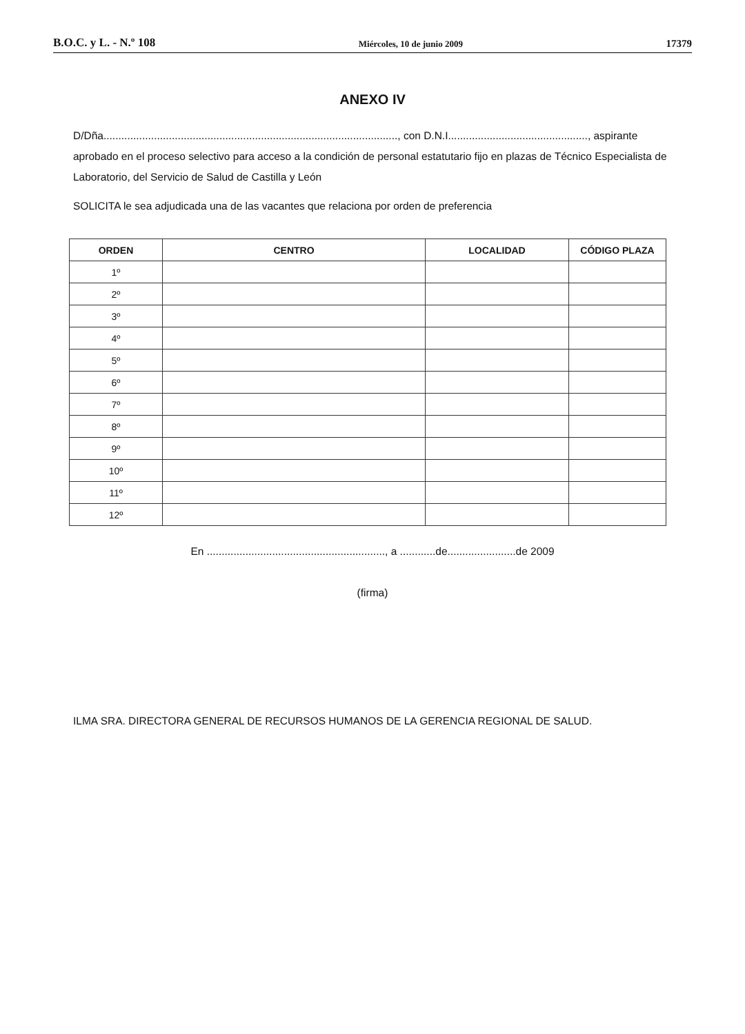B.O.C. y L. - N.º 108 Miércoles, 10 de junio 2009 17379
ANEXO IV
D/Dña..................................................................................................., con D.N.I..............................................., aspirante aprobado en el proceso selectivo para acceso a la condición de personal estatutario fijo en plazas de Técnico Especialista de Laboratorio, del Servicio de Salud de Castilla y León
SOLICITA le sea adjudicada una de las vacantes que relaciona por orden de preferencia
| ORDEN | CENTRO | LOCALIDAD | CÓDIGO PLAZA |
| --- | --- | --- | --- |
| 1º | | | |
| 2º | | | |
| 3º | | | |
| 4º | | | |
| 5º | | | |
| 6º | | | |
| 7º | | | |
| 8º | | | |
| 9º | | | |
| 10º | | | |
| 11º | | | |
| 12º | | | |
En ............................................................, a ............de.......................de 2009
(firma)
ILMA SRA. DIRECTORA GENERAL DE RECURSOS HUMANOS DE LA GERENCIA REGIONAL DE SALUD.